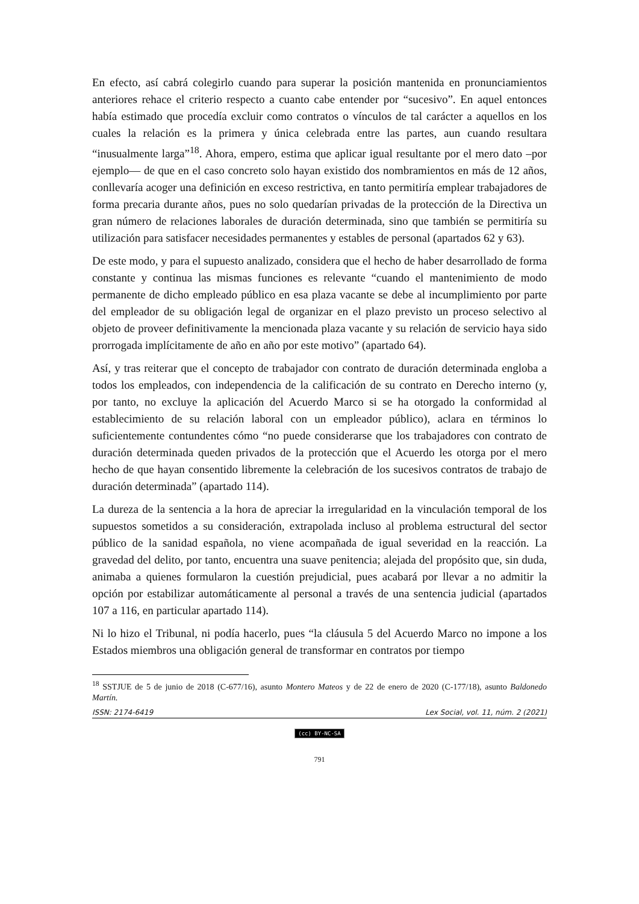En efecto, así cabrá colegirlo cuando para superar la posición mantenida en pronunciamientos anteriores rehace el criterio respecto a cuanto cabe entender por “sucesivo”. En aquel entonces había estimado que procedía excluir como contratos o vínculos de tal carácter a aquellos en los cuales la relación es la primera y única celebrada entre las partes, aun cuando resultara “inusualmente larga”<sup>18</sup>. Ahora, empero, estima que aplicar igual resultante por el mero dato –por ejemplo— de que en el caso concreto solo hayan existido dos nombramientos en más de 12 años, conllevaría acoger una definición en exceso restrictiva, en tanto permitiría emplear trabajadores de forma precaria durante años, pues no solo quedarían privadas de la protección de la Directiva un gran número de relaciones laborales de duración determinada, sino que también se permitiría su utilización para satisfacer necesidades permanentes y estables de personal (apartados 62 y 63).
De este modo, y para el supuesto analizado, considera que el hecho de haber desarrollado de forma constante y continua las mismas funciones es relevante “cuando el mantenimiento de modo permanente de dicho empleado público en esa plaza vacante se debe al incumplimiento por parte del empleador de su obligación legal de organizar en el plazo previsto un proceso selectivo al objeto de proveer definitivamente la mencionada plaza vacante y su relación de servicio haya sido prorrogada implícitamente de año en año por este motivo” (apartado 64).
Así, y tras reiterar que el concepto de trabajador con contrato de duración determinada engloba a todos los empleados, con independencia de la calificación de su contrato en Derecho interno (y, por tanto, no excluye la aplicación del Acuerdo Marco si se ha otorgado la conformidad al establecimiento de su relación laboral con un empleador público), aclara en términos lo suficientemente contundentes cómo “no puede considerarse que los trabajadores con contrato de duración determinada queden privados de la protección que el Acuerdo les otorga por el mero hecho de que hayan consentido libremente la celebración de los sucesivos contratos de trabajo de duración determinada” (apartado 114).
La dureza de la sentencia a la hora de apreciar la irregularidad en la vinculación temporal de los supuestos sometidos a su consideración, extrapolada incluso al problema estructural del sector público de la sanidad española, no viene acompañada de igual severidad en la reacción. La gravedad del delito, por tanto, encuentra una suave penitencia; alejada del propósito que, sin duda, animaba a quienes formularon la cuestión prejudicial, pues acabará por llevar a no admitir la opción por estabilizar automáticamente al personal a través de una sentencia judicial (apartados 107 a 116, en particular apartado 114).
Ni lo hizo el Tribunal, ni podía hacerlo, pues “la cláusula 5 del Acuerdo Marco no impone a los Estados miembros una obligación general de transformar en contratos por tiempo
<sup>18</sup> SSTJUE de 5 de junio de 2018 (C-677/16), asunto Montero Mateos y de 22 de enero de 2020 (C-177/18), asunto Baldonedo Martín.
ISSN: 2174-6419 Lex Social, vol. 11, núm. 2 (2021)
(cc) BY-NC-SA
791